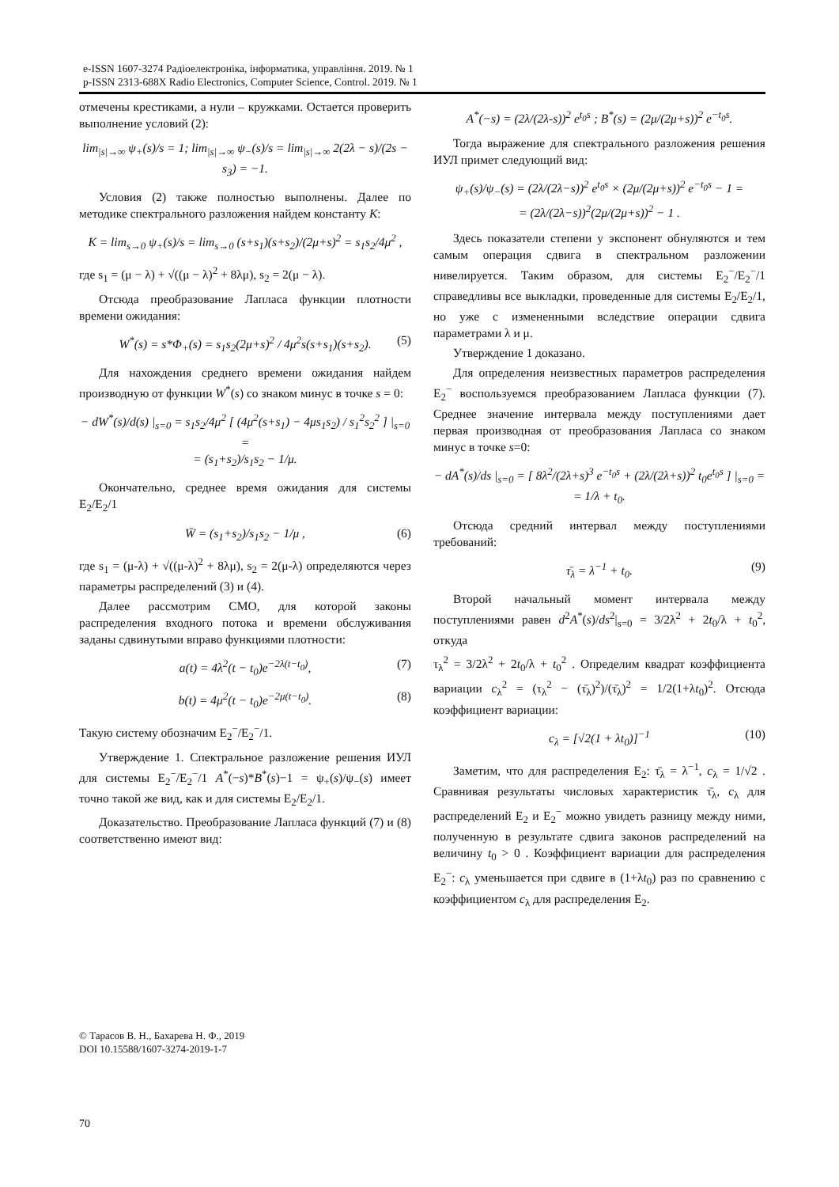e-ISSN 1607-3274 Радіоелектроніка, інформатика, управління. 2019. № 1
p-ISSN 2313-688X Radio Electronics, Computer Science, Control. 2019. № 1
отмечены крестиками, а нули – кружками. Остается проверить выполнение условий (2):
lim<sub>|s|→∞</sub> ψ<sub>+</sub>(s)/s = 1; lim<sub>|s|→∞</sub> ψ<sub>−</sub>(s)/s = lim<sub>|s|→∞</sub> 2(2λ − s)/(2s − s<sub>3</sub>) = −1.
Условия (2) также полностью выполнены. Далее по методике спектрального разложения найдем константу К:
K = lim<sub>s→0</sub> ψ<sub>+</sub>(s)/s = lim<sub>s→0</sub> (s+s<sub>1</sub>)(s+s<sub>2</sub>)/(2μ+s)<sup>2</sup> = s<sub>1</sub>s<sub>2</sub>/4μ<sup>2</sup> ,
где s<sub>1</sub> = (μ − λ) + √((μ − λ)<sup>2</sup> + 8λμ), s<sub>2</sub> = 2(μ − λ).
Отсюда преобразование Лапласа функции плотности времени ожидания:
W<sup>*</sup>(s) = s*Φ<sub>+</sub>(s) = s<sub>1</sub>s<sub>2</sub>(2μ+s)<sup>2</sup> / 4μ<sup>2</sup>s(s+s<sub>1</sub>)(s+s<sub>2</sub>). (5)
Для нахождения среднего времени ожидания найдем производную от функции W<sup>*</sup>(s) со знаком минус в точке s = 0:
− dW<sup>*</sup>(s)/d(s) |<sub>s=0</sub> = s<sub>1</sub>s<sub>2</sub>/4μ<sup>2</sup> [ (4μ<sup>2</sup>(s+s<sub>1</sub>) − 4μs<sub>1</sub>s<sub>2</sub>) / s<sub>1</sub><sup>2</sup>s<sub>2</sub><sup>2</sup> ] |<sub>s=0</sub> =
= (s<sub>1</sub>+s<sub>2</sub>)/s<sub>1</sub>s<sub>2</sub> − 1/μ.
Окончательно, среднее время ожидания для системы E<sub>2</sub>/E<sub>2</sub>/1
W̄ = (s<sub>1</sub>+s<sub>2</sub>)/s<sub>1</sub>s<sub>2</sub> − 1/μ , (6)
где s<sub>1</sub> = (μ-λ) + √((μ-λ)<sup>2</sup> + 8λμ), s<sub>2</sub> = 2(μ-λ) определяются через параметры распределений (3) и (4).
Далее рассмотрим СМО, для которой законы распределения входного потока и времени обслуживания заданы сдвинутыми вправо функциями плотности:
a(t) = 4λ<sup>2</sup>(t − t<sub>0</sub>)e<sup>−2λ(t−t<sub>0</sub>)</sup>, (7)
b(t) = 4μ<sup>2</sup>(t − t<sub>0</sub>)e<sup>−2μ(t−t<sub>0</sub>)</sup>. (8)
Такую систему обозначим E<sub>2</sub><sup>−</sup>/E<sub>2</sub><sup>−</sup>/1.
Утверждение 1. Спектральное разложение решения ИУЛ для системы E<sub>2</sub><sup>−</sup>/E<sub>2</sub><sup>−</sup>/1 A<sup>*</sup>(−s)*B<sup>*</sup>(s)−1 = ψ<sub>+</sub>(s)/ψ<sub>−</sub>(s) имеет точно такой же вид, как и для системы E<sub>2</sub>/E<sub>2</sub>/1.
Доказательство. Преобразование Лапласа функций (7) и (8) соответственно имеют вид:
A<sup>*</sup>(−s) = (2λ/(2λ-s))<sup>2</sup> e<sup>t<sub>0</sub>s</sup> ; B<sup>*</sup>(s) = (2μ/(2μ+s))<sup>2</sup> e<sup>−t<sub>0</sub>s</sup>.
Тогда выражение для спектрального разложения решения ИУЛ примет следующий вид:
ψ<sub>+</sub>(s)/ψ<sub>−</sub>(s) = (2λ/(2λ−s))<sup>2</sup> e<sup>t<sub>0</sub>s</sup> × (2μ/(2μ+s))<sup>2</sup> e<sup>−t<sub>0</sub>s</sup> − 1 =
= (2λ/(2λ−s))<sup>2</sup>(2μ/(2μ+s))<sup>2</sup> − 1 .
Здесь показатели степени у экспонент обнуляются и тем самым операция сдвига в спектральном разложении нивелируется. Таким образом, для системы E<sub>2</sub><sup>−</sup>/E<sub>2</sub><sup>−</sup>/1 справедливы все выкладки, проведенные для системы E<sub>2</sub>/E<sub>2</sub>/1, но уже с измененными вследствие операции сдвига параметрами λ и μ.
Утверждение 1 доказано.
Для определения неизвестных параметров распределения E<sub>2</sub><sup>−</sup> воспользуемся преобразованием Лапласа функции (7). Среднее значение интервала между поступлениями дает первая производная от преобразования Лапласа со знаком минус в точке s=0:
− dA<sup>*</sup>(s)/ds |<sub>s=0</sub> = [ 8λ<sup>2</sup>/(2λ+s)<sup>3</sup> e<sup>−t<sub>0</sub>s</sup> + (2λ/(2λ+s))<sup>2</sup> t<sub>0</sub>e<sup>t<sub>0</sub>s</sup> ] |<sub>s=0</sub> =
= 1/λ + t<sub>0</sub>.
Отсюда средний интервал между поступлениями требований:
τ̄<sub>λ</sub> = λ<sup>−1</sup> + t<sub>0</sub>. (9)
Второй начальный момент интервала между поступлениями равен d<sup>2</sup>A<sup>*</sup>(s)/ds<sup>2</sup>|<sub>s=0</sub> = 3/2λ<sup>2</sup> + 2t<sub>0</sub>/λ + t<sub>0</sub><sup>2</sup>, откуда
τ<sub>λ</sub><sup>2</sup> = 3/2λ<sup>2</sup> + 2t<sub>0</sub>/λ + t<sub>0</sub><sup>2</sup> . Определим квадрат коэффициента вариации c<sub>λ</sub><sup>2</sup> = (τ<sub>λ</sub><sup>2</sup> − (τ̄<sub>λ</sub>)<sup>2</sup>)/(τ̄<sub>λ</sub>)<sup>2</sup> = 1/2(1+λt<sub>0</sub>)<sup>2</sup>. Отсюда коэффициент вариации:
c<sub>λ</sub> = [√2(1 + λt<sub>0</sub>)]<sup>−1</sup> (10)
Заметим, что для распределения E<sub>2</sub>: τ̄<sub>λ</sub> = λ<sup>−1</sup>, c<sub>λ</sub> = 1/√2 . Сравнивая результаты числовых характеристик τ̄<sub>λ</sub>, c<sub>λ</sub> для распределений E<sub>2</sub> и E<sub>2</sub><sup>−</sup> можно увидеть разницу между ними, полученную в результате сдвига законов распределений на величину t<sub>0</sub> > 0 . Коэффициент вариации для распределения E<sub>2</sub><sup>−</sup>: c<sub>λ</sub> уменьшается при сдвиге в (1+λt<sub>0</sub>) раз по сравнению с коэффициентом c<sub>λ</sub> для распределения E<sub>2</sub>.
© Тарасов В. Н., Бахарева Н. Ф., 2019
DOI 10.15588/1607-3274-2019-1-7
70